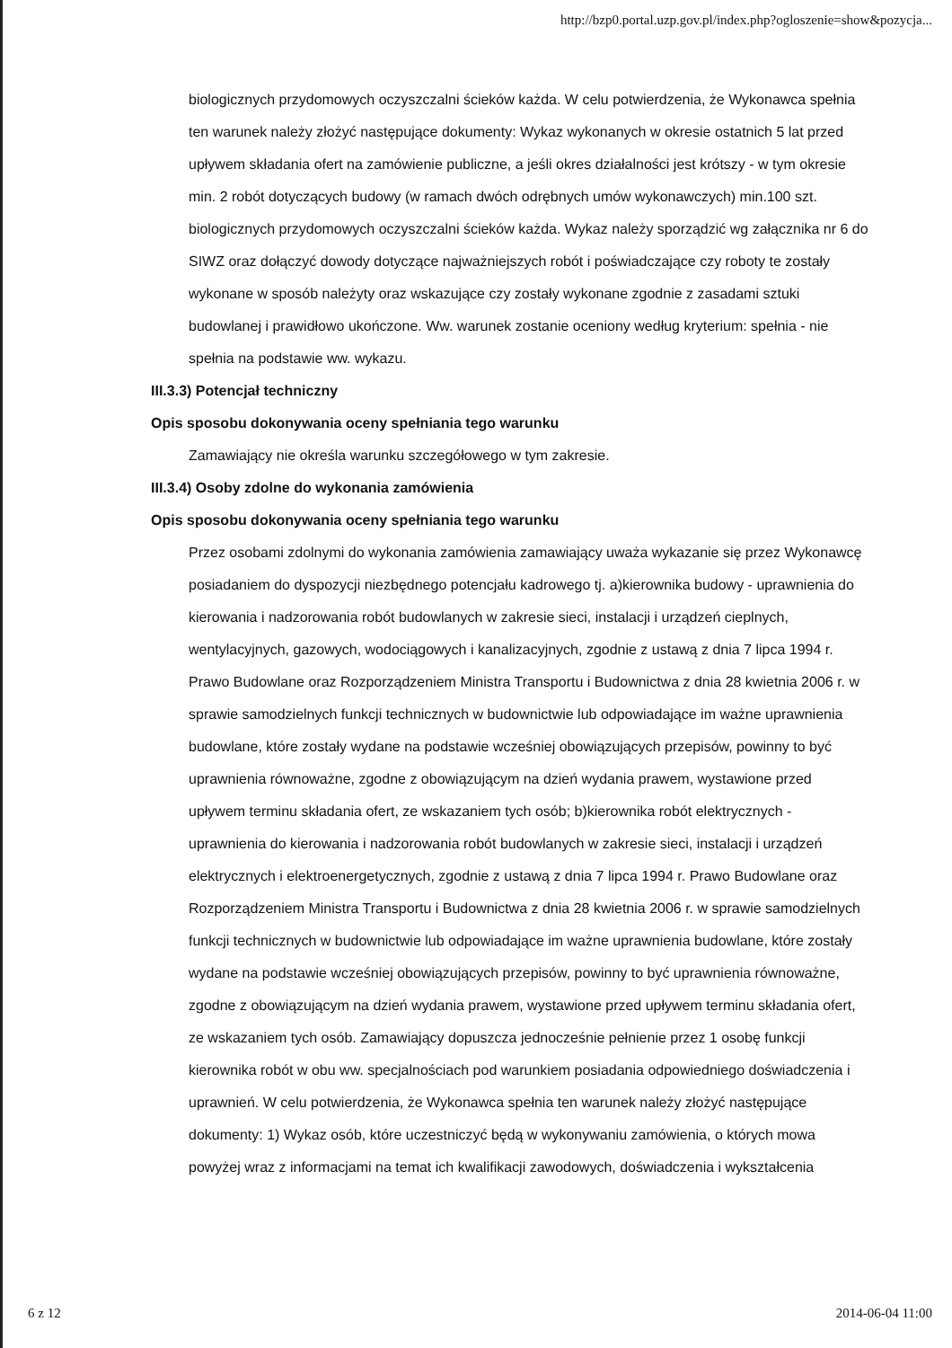http://bzp0.portal.uzp.gov.pl/index.php?ogloszenie=show&pozycja...
biologicznych przydomowych oczyszczalni ścieków każda. W celu potwierdzenia, że Wykonawca spełnia ten warunek należy złożyć następujące dokumenty: Wykaz wykonanych w okresie ostatnich 5 lat przed upływem składania ofert na zamówienie publiczne, a jeśli okres działalności jest krótszy - w tym okresie min. 2 robót dotyczących budowy (w ramach dwóch odrębnych umów wykonawczych) min.100 szt. biologicznych przydomowych oczyszczalni ścieków każda. Wykaz należy sporządzić wg załącznika nr 6 do SIWZ oraz dołączyć dowody dotyczące najważniejszych robót i poświadczające czy roboty te zostały wykonane w sposób należyty oraz wskazujące czy zostały wykonane zgodnie z zasadami sztuki budowlanej i prawidłowo ukończone. Ww. warunek zostanie oceniony według kryterium: spełnia - nie spełnia na podstawie ww. wykazu.
III.3.3) Potencjał techniczny
Opis sposobu dokonywania oceny spełniania tego warunku
Zamawiający nie określa warunku szczegółowego w tym zakresie.
III.3.4) Osoby zdolne do wykonania zamówienia
Opis sposobu dokonywania oceny spełniania tego warunku
Przez osobami zdolnymi do wykonania zamówienia zamawiający uważa wykazanie się przez Wykonawcę posiadaniem do dyspozycji niezbędnego potencjału kadrowego tj. a)kierownika budowy - uprawnienia do kierowania i nadzorowania robót budowlanych w zakresie sieci, instalacji i urządzeń cieplnych, wentylacyjnych, gazowych, wodociągowych i kanalizacyjnych, zgodnie z ustawą z dnia 7 lipca 1994 r. Prawo Budowlane oraz Rozporządzeniem Ministra Transportu i Budownictwa z dnia 28 kwietnia 2006 r. w sprawie samodzielnych funkcji technicznych w budownictwie lub odpowiadające im ważne uprawnienia budowlane, które zostały wydane na podstawie wcześniej obowiązujących przepisów, powinny to być uprawnienia równoważne, zgodne z obowiązującym na dzień wydania prawem, wystawione przed upływem terminu składania ofert, ze wskazaniem tych osób; b)kierownika robót elektrycznych - uprawnienia do kierowania i nadzorowania robót budowlanych w zakresie sieci, instalacji i urządzeń elektrycznych i elektroenergetycznych, zgodnie z ustawą z dnia 7 lipca 1994 r. Prawo Budowlane oraz Rozporządzeniem Ministra Transportu i Budownictwa z dnia 28 kwietnia 2006 r. w sprawie samodzielnych funkcji technicznych w budownictwie lub odpowiadające im ważne uprawnienia budowlane, które zostały wydane na podstawie wcześniej obowiązujących przepisów, powinny to być uprawnienia równoważne, zgodne z obowiązującym na dzień wydania prawem, wystawione przed upływem terminu składania ofert, ze wskazaniem tych osób. Zamawiający dopuszcza jednocześnie pełnienie przez 1 osobę funkcji kierownika robót w obu ww. specjalnościach pod warunkiem posiadania odpowiedniego doświadczenia i uprawnień. W celu potwierdzenia, że Wykonawca spełnia ten warunek należy złożyć następujące dokumenty: 1) Wykaz osób, które uczestniczyć będą w wykonywaniu zamówienia, o których mowa powyżej wraz z informacjami na temat ich kwalifikacji zawodowych, doświadczenia i wykształcenia
6 z 12 2014-06-04 11:00